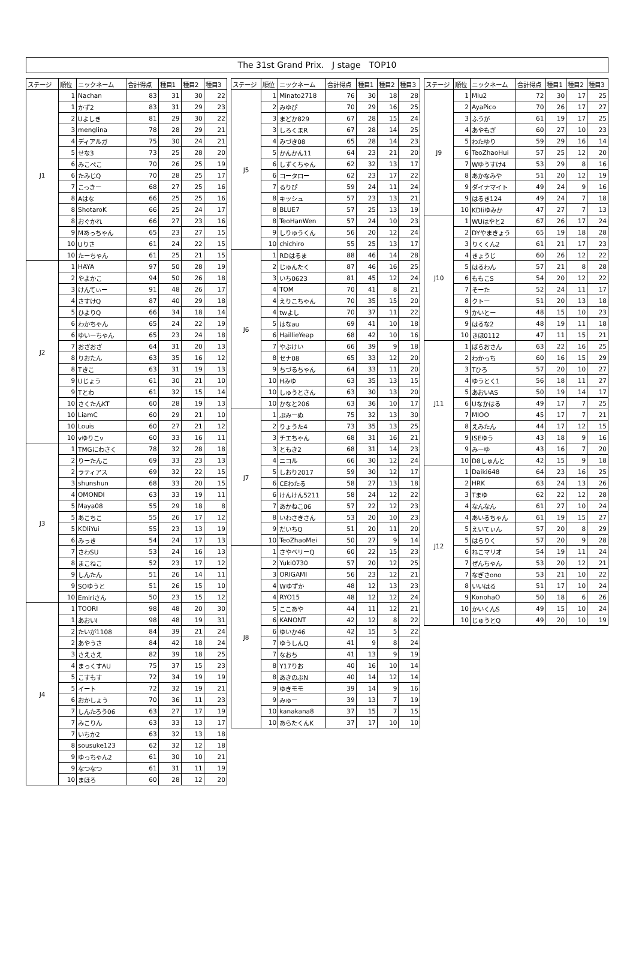The 31st Grand Prix.　J stage　TOP10
| ステージ | 順位 | ニックネーム | 合計得点 | 種目1 | 種目2 | 種目3 |
| --- | --- | --- | --- | --- | --- | --- |
| J1 | 1 | Nachan | 83 | 31 | 30 | 22 |
| | 1 | かず2 | 83 | 31 | 29 | 23 |
| | 2 | Uよしき | 81 | 29 | 30 | 22 |
| | 3 | menglina | 78 | 28 | 29 | 21 |
| | 4 | ディアルガ | 75 | 30 | 24 | 21 |
| | 5 | せな3 | 73 | 25 | 28 | 20 |
| | 6 | みこぺこ | 70 | 26 | 25 | 19 |
| | 6 | たみじQ | 70 | 28 | 25 | 17 |
| | 7 | こっきー | 68 | 27 | 25 | 16 |
| | 8 | Aはな | 66 | 25 | 25 | 16 |
| | 8 | ShotaroK | 66 | 25 | 24 | 17 |
| | 8 | おぐかれ | 66 | 27 | 23 | 16 |
| | 9 | Mあっちゃん | 65 | 23 | 27 | 15 |
| | 10 | Uりさ | 61 | 24 | 22 | 15 |
| | 10 | たーちゃん | 61 | 25 | 21 | 15 |
| J2 | 1 | HAYA | 97 | 50 | 28 | 19 |
| | 2 | やよかこ | 94 | 50 | 26 | 18 |
| | 3 | けんてぃー | 91 | 48 | 26 | 17 |
| | 4 | さすけQ | 87 | 40 | 29 | 18 |
| | 5 | ひよりQ | 66 | 34 | 18 | 14 |
| | 6 | わかちゃん | 65 | 24 | 22 | 19 |
| | 6 | ゆいーちゃん | 65 | 23 | 24 | 18 |
| | 7 | おざおざ | 64 | 31 | 20 | 13 |
| | 8 | りおたん | 63 | 35 | 16 | 12 |
| | 8 | Tきこ | 63 | 31 | 19 | 13 |
| | 9 | Uじょう | 61 | 30 | 21 | 10 |
| | 9 | Tとわ | 61 | 32 | 15 | 14 |
| | 10 | さくたんKT | 60 | 28 | 19 | 13 |
| | 10 | LiamC | 60 | 29 | 21 | 10 |
| | 10 | Louis | 60 | 27 | 21 | 12 |
| | 10 | vゆりこv | 60 | 33 | 16 | 11 |
| J3 | 1 | TMGにわさく | 78 | 32 | 28 | 18 |
| | 2 | りーたんこ | 69 | 33 | 23 | 13 |
| | 2 | ラティアス | 69 | 32 | 22 | 15 |
| | 3 | shunshun | 68 | 33 | 20 | 15 |
| | 4 | OMONDI | 63 | 33 | 19 | 11 |
| | 5 | Maya08 | 55 | 29 | 18 | 8 |
| | 5 | あこちこ | 55 | 26 | 17 | 12 |
| | 5 | KDliYui | 55 | 23 | 13 | 19 |
| | 6 | みっき | 54 | 24 | 17 | 13 |
| | 7 | さわSU | 53 | 24 | 16 | 13 |
| | 8 | まこねこ | 52 | 23 | 17 | 12 |
| | 9 | しんたん | 51 | 26 | 14 | 11 |
| | 9 | SOゆうと | 51 | 26 | 15 | 10 |
| | 10 | Emiriさん | 50 | 23 | 15 | 12 |
| J4 | 1 | TOORI | 98 | 48 | 20 | 30 |
| | 1 | あおいI | 98 | 48 | 19 | 31 |
| | 2 | たいが1108 | 84 | 39 | 21 | 24 |
| | 2 | あやうさ | 84 | 42 | 18 | 24 |
| | 3 | さえさえ | 82 | 39 | 18 | 25 |
| | 4 | まっくすAU | 75 | 37 | 15 | 23 |
| | 5 | こすもす | 72 | 34 | 19 | 19 |
| | 5 | イート | 72 | 32 | 19 | 21 |
| | 6 | おかしょう | 70 | 36 | 11 | 23 |
| | 7 | しんたろう06 | 63 | 27 | 17 | 19 |
| | 7 | みこりん | 63 | 33 | 13 | 17 |
| | 7 | いちか2 | 63 | 32 | 13 | 18 |
| | 8 | sousuke123 | 62 | 32 | 12 | 18 |
| | 9 | ゆっちゃん2 | 61 | 30 | 10 | 21 |
| | 9 | なつなつ | 61 | 31 | 11 | 19 |
| | 10 | まほろ | 60 | 28 | 12 | 20 |
| ステージ | 順位 | ニックネーム | 合計得点 | 種目1 | 種目2 | 種目3 |
| --- | --- | --- | --- | --- | --- | --- |
| J5 | 1 | Minato2718 | 76 | 30 | 18 | 28 |
| | 2 | みゆぴ | 70 | 29 | 16 | 25 |
| | 3 | まどか829 | 67 | 28 | 15 | 24 |
| | 3 | しろくまR | 67 | 28 | 14 | 25 |
| | 4 | みづき08 | 65 | 28 | 14 | 23 |
| | 5 | かんかん11 | 64 | 23 | 21 | 20 |
| | 6 | しずくちゃん | 62 | 32 | 13 | 17 |
| | 6 | コータロー | 62 | 23 | 17 | 22 |
| | 7 | るりぴ | 59 | 24 | 11 | 24 |
| | 8 | キッシュ | 57 | 23 | 13 | 21 |
| | 8 | BLUE7 | 57 | 25 | 13 | 19 |
| | 8 | TeoHanWen | 57 | 24 | 10 | 23 |
| | 9 | しりゅうくん | 56 | 20 | 12 | 24 |
| | 10 | chichiro | 55 | 25 | 13 | 17 |
| J6 | 1 | RDはるま | 88 | 46 | 14 | 28 |
| | 2 | じゅんたく | 87 | 46 | 16 | 25 |
| | 3 | いち0623 | 81 | 45 | 12 | 24 |
| | 4 | TOM | 70 | 41 | 8 | 21 |
| | 4 | えりこちゃん | 70 | 35 | 15 | 20 |
| | 4 | twよし | 70 | 37 | 11 | 22 |
| | 5 | はなau | 69 | 41 | 10 | 18 |
| | 6 | HaillieYeap | 68 | 42 | 10 | 16 |
| | 7 | やぶけい | 66 | 39 | 9 | 18 |
| | 8 | セナ08 | 65 | 33 | 12 | 20 |
| | 9 | ちづるちゃん | 64 | 33 | 11 | 20 |
| | 10 | Hみゆ | 63 | 35 | 13 | 15 |
| | 10 | しゅうとさん | 63 | 30 | 13 | 20 |
| | 10 | かなと206 | 63 | 36 | 10 | 17 |
| J7 | 1 | ぷみーぬ | 75 | 32 | 13 | 30 |
| | 2 | りょうた4 | 73 | 35 | 13 | 25 |
| | 3 | チエちゃん | 68 | 31 | 16 | 21 |
| | 3 | ともき2 | 68 | 31 | 14 | 23 |
| | 4 | ニコル | 66 | 30 | 12 | 24 |
| | 5 | しおり2017 | 59 | 30 | 12 | 17 |
| | 6 | CEわたる | 58 | 27 | 13 | 18 |
| | 6 | けんけん5211 | 58 | 24 | 12 | 22 |
| | 7 | あかねこ06 | 57 | 22 | 12 | 23 |
| | 8 | いわさきさん | 53 | 20 | 10 | 23 |
| | 9 | だいちQ | 51 | 20 | 11 | 20 |
| | 10 | TeoZhaoMei | 50 | 27 | 9 | 14 |
| J8 | 1 | さやベリーQ | 60 | 22 | 15 | 23 |
| | 2 | Yuki0730 | 57 | 20 | 12 | 25 |
| | 3 | ORIGAMI | 56 | 23 | 12 | 21 |
| | 4 | Wゆずか | 48 | 12 | 13 | 23 |
| | 4 | RYO15 | 48 | 12 | 12 | 24 |
| | 5 | ここあや | 44 | 11 | 12 | 21 |
| | 6 | KANONT | 42 | 12 | 8 | 22 |
| | 6 | ゆいか46 | 42 | 15 | 5 | 22 |
| | 7 | ゆうしんQ | 41 | 9 | 8 | 24 |
| | 7 | なおち | 41 | 13 | 9 | 19 |
| | 8 | Y17りお | 40 | 16 | 10 | 14 |
| | 8 | あきのぶN | 40 | 14 | 12 | 14 |
| | 9 | ゆきモモ | 39 | 14 | 9 | 16 |
| | 9 | みゅー | 39 | 13 | 7 | 19 |
| | 10 | kanakana8 | 37 | 15 | 7 | 15 |
| | 10 | あらたくんK | 37 | 17 | 10 | 10 |
| ステージ | 順位 | ニックネーム | 合計得点 | 種目1 | 種目2 | 種目3 |
| --- | --- | --- | --- | --- | --- | --- |
| J9 | 1 | Miu2 | 72 | 30 | 17 | 25 |
| | 2 | AyaPico | 70 | 26 | 17 | 27 |
| | 3 | ふうが | 61 | 19 | 17 | 25 |
| | 4 | あやもぎ | 60 | 27 | 10 | 23 |
| | 5 | わたゆり | 59 | 29 | 16 | 14 |
| | 6 | TeoZhaoHui | 57 | 25 | 12 | 20 |
| | 7 | Wゆうすけ4 | 53 | 29 | 8 | 16 |
| | 8 | あかなみや | 51 | 20 | 12 | 19 |
| | 9 | ダイナマイト | 49 | 24 | 9 | 16 |
| | 9 | はるき124 | 49 | 24 | 7 | 18 |
| | 10 | KDliゆみか | 47 | 27 | 7 | 13 |
| J10 | 1 | WUはやと2 | 67 | 26 | 17 | 24 |
| | 2 | DYやまきょう | 65 | 19 | 18 | 28 |
| | 3 | りくくん2 | 61 | 21 | 17 | 23 |
| | 4 | きょうじ | 60 | 26 | 12 | 22 |
| | 5 | はるわん | 57 | 21 | 8 | 28 |
| | 6 | ももこS | 54 | 20 | 12 | 22 |
| | 7 | そーた | 52 | 24 | 11 | 17 |
| | 8 | クトー | 51 | 20 | 13 | 18 |
| | 9 | かいとー | 48 | 15 | 10 | 23 |
| | 9 | はるな2 | 48 | 19 | 11 | 18 |
| | 10 | きほ0112 | 47 | 11 | 15 | 21 |
| J11 | 1 | ばらおさん | 63 | 22 | 16 | 25 |
| | 2 | わかっち | 60 | 16 | 15 | 29 |
| | 3 | Tひろ | 57 | 20 | 10 | 27 |
| | 4 | ゆうとく1 | 56 | 18 | 11 | 27 |
| | 5 | あおいAS | 50 | 19 | 14 | 17 |
| | 6 | Uなかはる | 49 | 17 | 7 | 25 |
| | 7 | MIOO | 45 | 17 | 7 | 21 |
| | 8 | えみたん | 44 | 17 | 12 | 15 |
| | 9 | ISEゆう | 43 | 18 | 9 | 16 |
| | 9 | みーゆ | 43 | 16 | 7 | 20 |
| | 10 | D8しゅんと | 42 | 15 | 9 | 18 |
| J12 | 1 | Daiki648 | 64 | 23 | 16 | 25 |
| | 2 | HRK | 63 | 24 | 13 | 26 |
| | 3 | Tまゆ | 62 | 22 | 12 | 28 |
| | 4 | なんなん | 61 | 27 | 10 | 24 |
| | 4 | あいるちゃん | 61 | 19 | 15 | 27 |
| | 5 | えいてぃん | 57 | 20 | 8 | 29 |
| | 5 | はらりく | 57 | 20 | 9 | 28 |
| | 6 | ねこマリオ | 54 | 19 | 11 | 24 |
| | 7 | ぜんちゃん | 53 | 20 | 12 | 21 |
| | 7 | なぎさono | 53 | 21 | 10 | 22 |
| | 8 | いいはる | 51 | 17 | 10 | 24 |
| | 9 | KonohaO | 50 | 18 | 6 | 26 |
| | 10 | かいくんS | 49 | 15 | 10 | 24 |
| | 10 | じゅうとQ | 49 | 20 | 10 | 19 |